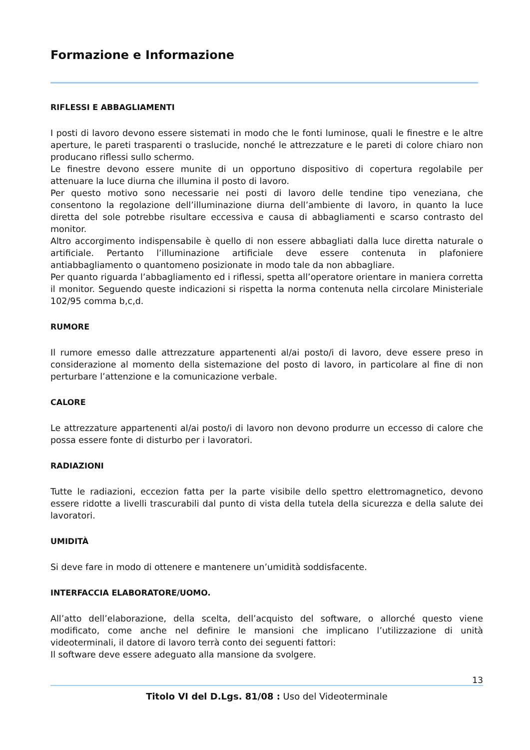Formazione e Informazione
RIFLESSI E ABBAGLIAMENTI
I posti di lavoro devono essere sistemati in modo che le fonti luminose, quali le finestre e le altre aperture, le pareti trasparenti o traslucide, nonché le attrezzature e le pareti di colore chiaro non producano riflessi sullo schermo.
Le finestre devono essere munite di un opportuno dispositivo di copertura regolabile per attenuare la luce diurna che illumina il posto di lavoro.
Per questo motivo sono necessarie nei posti di lavoro delle tendine tipo veneziana, che consentono la regolazione dell’illuminazione diurna dell’ambiente di lavoro, in quanto la luce diretta del sole potrebbe risultare eccessiva e causa di abbagliamenti e scarso contrasto del monitor.
Altro accorgimento indispensabile è quello di non essere abbagliati dalla luce diretta naturale o artificiale. Pertanto l’illuminazione artificiale deve essere contenuta in plafoniere antiabbagliamento o quantomeno posizionate in modo tale da non abbagliare.
Per quanto riguarda l’abbagliamento ed i riflessi, spetta all’operatore orientare in maniera corretta il monitor. Seguendo queste indicazioni si rispetta la norma contenuta nella circolare Ministeriale 102/95 comma b,c,d.
RUMORE
Il rumore emesso dalle attrezzature appartenenti al/ai posto/i di lavoro, deve essere preso in considerazione al momento della sistemazione del posto di lavoro, in particolare al fine di non perturbare l’attenzione e la comunicazione verbale.
CALORE
Le attrezzature appartenenti al/ai posto/i di lavoro non devono produrre un eccesso di calore che possa essere fonte di disturbo per i lavoratori.
RADIAZIONI
Tutte le radiazioni, eccezion fatta per la parte visibile dello spettro elettromagnetico, devono essere ridotte a livelli trascurabili dal punto di vista della tutela della sicurezza e della salute dei lavoratori.
UMIDITÀ
Si deve fare in modo di ottenere e mantenere un’umidità soddisfacente.
INTERFACCIA ELABORATORE/UOMO.
All’atto dell’elaborazione, della scelta, dell’acquisto del software, o allorché questo viene modificato, come anche nel definire le mansioni che implicano l’utilizzazione di unità videoterminali, il datore di lavoro terrà conto dei seguenti fattori:
Il software deve essere adeguato alla mansione da svolgere.
13
Titolo VI del D.Lgs. 81/08 : Uso del Videoterminale